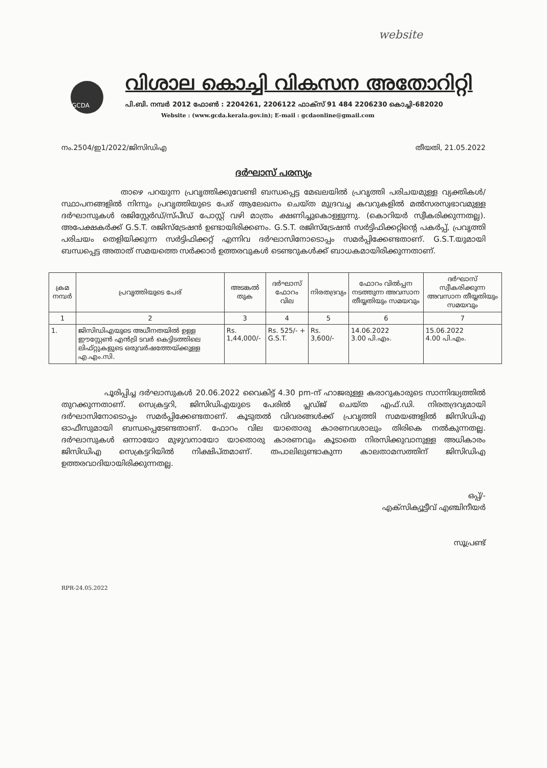website
GCDA
വിശാല കൊച്ചി വികസന അതോറിറ്റി
പി.ബി. നമ്പർ 2012 ഫോൺ : 2204261, 2206122 ഫാക്സ് 91 484 2206230 കൊച്ചി-682020
Website : (www.gcda.kerala.gov.in); E-mail : gcdaonline@gmail.com
നം.2504/ഇ1/2022/ജിസിഡിഎ തീയതി, 21.05.2022
ദർഘാസ് പരസ്യം
താഴെ പറയുന്ന പ്രവൃത്തിക്കുവേണ്ടി ബന്ധപ്പെട്ട മേഖലയിൽ പ്രവൃത്തി പരിചയമുള്ള വ്യക്തികൾ/സ്ഥാപനങ്ങളിൽ നിന്നും പ്രവൃത്തിയുടെ പേര് ആലേഖനം ചെയ്ത മുദ്രവച്ച കവറുകളിൽ മൽസരസ്വഭാവമുള്ള ദർഘാസുകൾ രജിസ്റ്റേർഡ്/സ്പീഡ് പോസ്റ്റ് വഴി മാത്രം ക്ഷണിച്ചുകൊള്ളുന്നു. (കൊറിയർ സ്വീകരിക്കുന്നതല്ല). അപേക്ഷകർക്ക് G.S.T. രജിസ്ട്രേഷൻ ഉണ്ടായിരിക്കണം. G.S.T. രജിസ്ട്രേഷൻ സർട്ടിഫിക്കറ്റിന്റെ പകർപ്പ്, പ്രവൃത്തി പരിചയം തെളിയിക്കുന്ന സർട്ടിഫിക്കറ്റ് എന്നിവ ദർഘാസിനോടൊപ്പം സമർപ്പിക്കേണ്ടതാണ്. G.S.T.യുമായി ബന്ധപ്പെട്ട അതാത് സമയത്തെ സർക്കാർ ഉത്തരവുകൾ ടെണ്ടറുകൾക്ക് ബാധകമായിരിക്കുന്നതാണ്.
| ക്രമ നമ്പർ | പ്രവൃത്തിയുടെ പേര് | അടങ്കൽ തുക | ദർഘാസ് ഫോറം വില | നിരതദ്രവ്യം | ഫോറം വിൽപ്പന നടത്തുന്ന അവസാന തീയ്യതിയും സമയവും | ദർഘാസ് സ്വീകരിക്കുന്ന അവസാന തീയ്യതിയും സമയവും |
| --- | --- | --- | --- | --- | --- | --- |
| 1 | 2 | 3 | 4 | 5 | 6 | 7 |
| 1. | ജിസിഡിഎയുടെ അധീനതയിൽ ഉള്ള ഈസ്റ്റേൺ എൻട്രി ടവർ കെട്ടിടത്തിലെ ലിഫ്റ്റുകളുടെ ഒരുവർഷത്തേയ്ക്കുള്ള എ.എം.സി. | Rs. 1,44,000/- | Rs. 525/- + G.S.T. | Rs. 3,600/- | 14.06.2022 3.00 പി.എം. | 15.06.2022 4.00 പി.എം. |
പൂരിപ്പിച്ച ദർഘാസുകൾ 20.06.2022 വൈകിട്ട് 4.30 pm-ന് ഹാജരുള്ള കരാറുകാരുടെ സാന്നിദ്ധ്യത്തിൽ തുറക്കുന്നതാണ്. സെക്രട്ടറി, ജിസിഡിഎയുടെ പേരിൽ പ്ലഡ്ജ് ചെയ്ത എഫ്.ഡി. നിരതദ്രവ്യമായി ദർഘാസിനോടൊപ്പം സമർപ്പിക്കേണ്ടതാണ്. കൂടുതൽ വിവരങ്ങൾക്ക് പ്രവൃത്തി സമയങ്ങളിൽ ജിസിഡിഎ ഓഫീസുമായി ബന്ധപ്പെടേണ്ടതാണ്. ഫോറം വില യാതൊരു കാരണവശാലും തിരികെ നൽകുന്നതല്ല. ദർഘാസുകൾ ഒന്നായോ മുഴുവനായോ യാതൊരു കാരണവും കൂടാതെ നിരസിക്കുവാനുള്ള അധികാരം ജിസിഡിഎ സെക്രട്ടറിയിൽ നിക്ഷിപ്തമാണ്. തപാലിലുണ്ടാകുന്ന കാലതാമസത്തിന് ജിസിഡിഎ ഉത്തരവാദിയായിരിക്കുന്നതല്ല.
ഒപ്പ്/-
എക്സിക്യൂട്ടീവ് എഞ്ചിനീയർ
സൂപ്രണ്ട്
RPR-24.05.2022